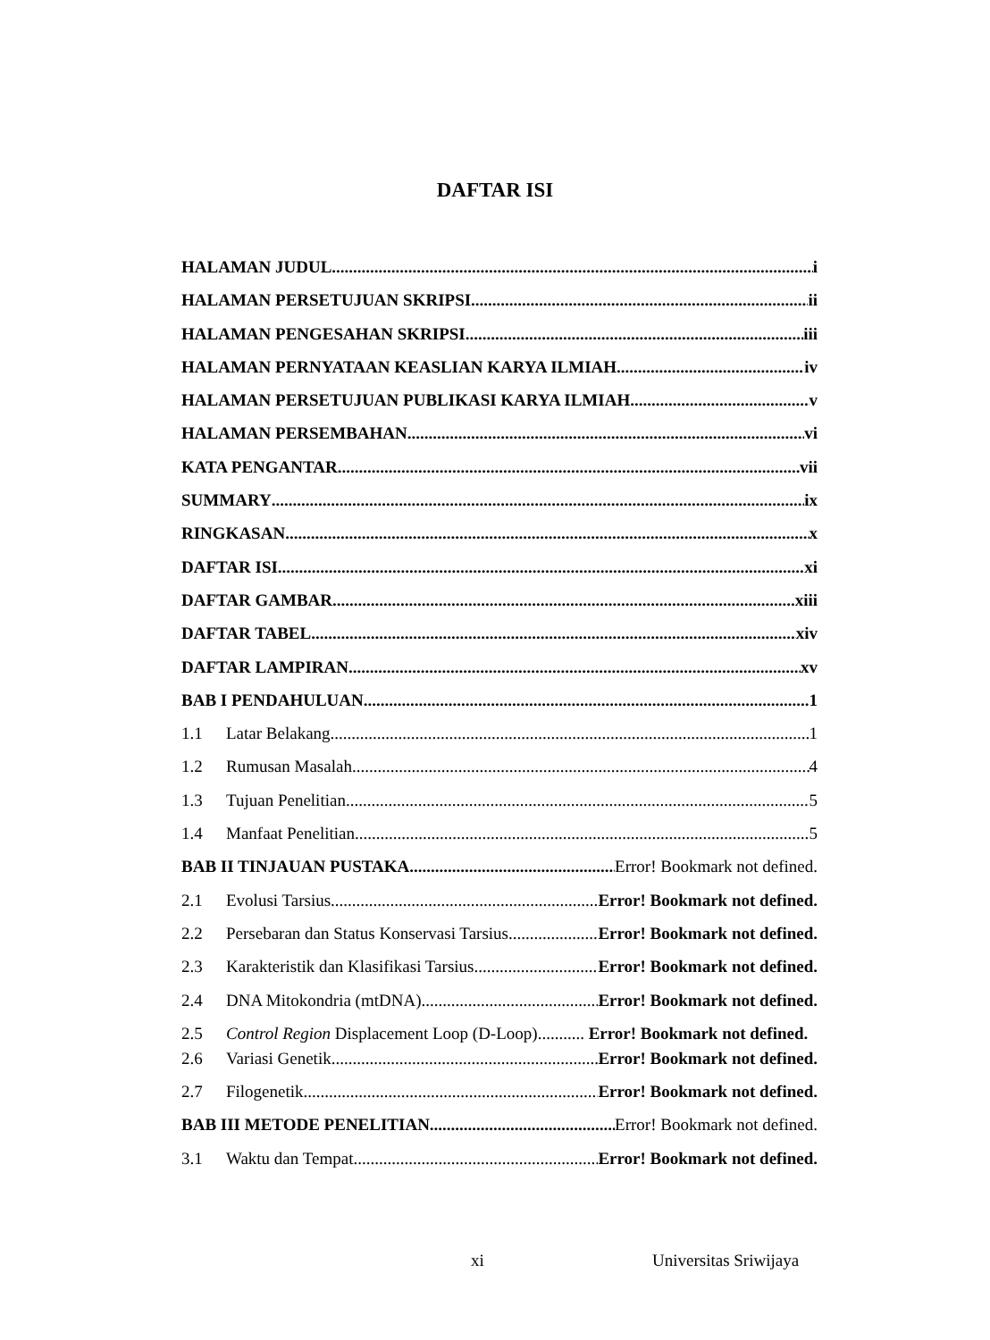DAFTAR ISI
HALAMAN JUDUL i
HALAMAN PERSETUJUAN SKRIPSI ii
HALAMAN PENGESAHAN SKRIPSI iii
HALAMAN PERNYATAAN KEASLIAN KARYA ILMIAH iv
HALAMAN PERSETUJUAN PUBLIKASI KARYA ILMIAH v
HALAMAN PERSEMBAHAN vi
KATA PENGANTAR vii
SUMMARY ix
RINGKASAN x
DAFTAR ISI xi
DAFTAR GAMBAR xiii
DAFTAR TABEL xiv
DAFTAR LAMPIRAN xv
BAB I PENDAHULUAN 1
1.1 Latar Belakang 1
1.2 Rumusan Masalah 4
1.3 Tujuan Penelitian 5
1.4 Manfaat Penelitian 5
BAB II TINJAUAN PUSTAKA Error! Bookmark not defined.
2.1 Evolusi Tarsius Error! Bookmark not defined.
2.2 Persebaran dan Status Konservasi Tarsius Error! Bookmark not defined.
2.3 Karakteristik dan Klasifikasi Tarsius Error! Bookmark not defined.
2.4 DNA Mitokondria (mtDNA) Error! Bookmark not defined.
2.5 Control Region Displacement Loop (D-Loop)........... Error! Bookmark not defined.
2.6 Variasi Genetik Error! Bookmark not defined.
2.7 Filogenetik Error! Bookmark not defined.
BAB III METODE PENELITIAN Error! Bookmark not defined.
3.1 Waktu dan Tempat Error! Bookmark not defined.
xi Universitas Sriwijaya